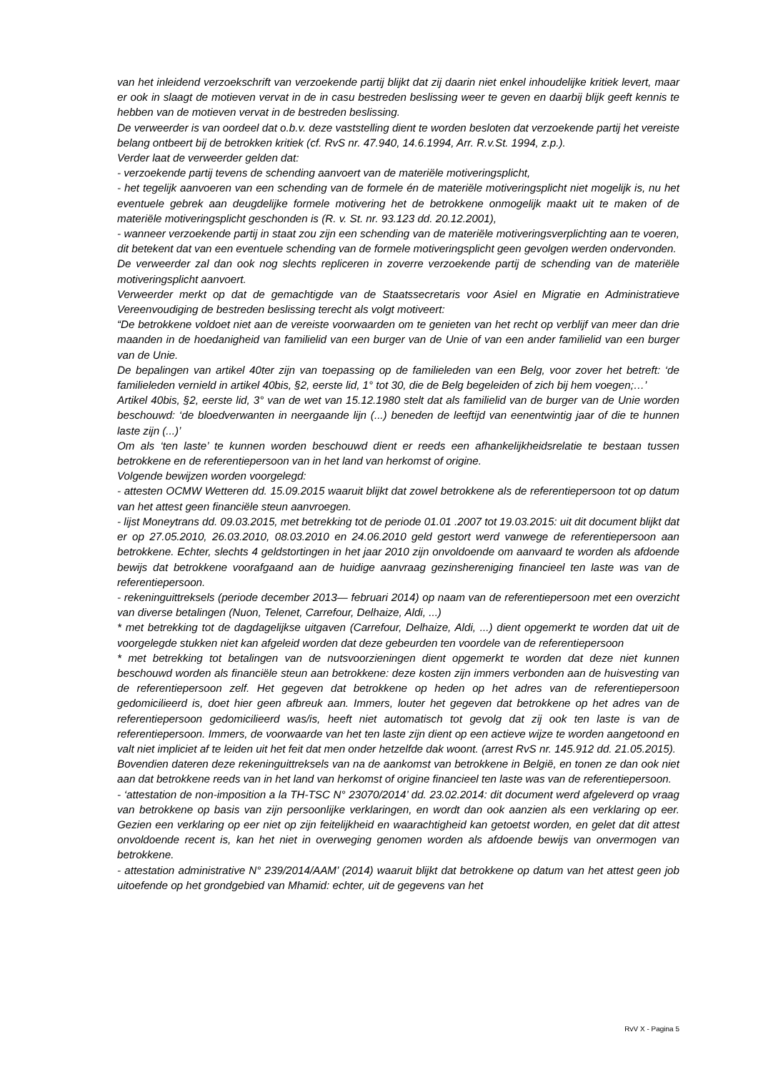van het inleidend verzoekschrift van verzoekende partij blijkt dat zij daarin niet enkel inhoudelijke kritiek levert, maar er ook in slaagt de motieven vervat in de in casu bestreden beslissing weer te geven en daarbij blijk geeft kennis te hebben van de motieven vervat in de bestreden beslissing.
De verweerder is van oordeel dat o.b.v. deze vaststelling dient te worden besloten dat verzoekende partij het vereiste belang ontbeert bij de betrokken kritiek (cf. RvS nr. 47.940, 14.6.1994, Arr. R.v.St. 1994, z.p.).
Verder laat de verweerder gelden dat:
- verzoekende partij tevens de schending aanvoert van de materiële motiveringsplicht,
- het tegelijk aanvoeren van een schending van de formele én de materiële motiveringsplicht niet mogelijk is, nu het eventuele gebrek aan deugdelijke formele motivering het de betrokkene onmogelijk maakt uit te maken of de materiële motiveringsplicht geschonden is (R. v. St. nr. 93.123 dd. 20.12.2001),
- wanneer verzoekende partij in staat zou zijn een schending van de materiële motiveringsverplichting aan te voeren, dit betekent dat van een eventuele schending van de formele motiveringsplicht geen gevolgen werden ondervonden.
De verweerder zal dan ook nog slechts repliceren in zoverre verzoekende partij de schending van de materiële motiveringsplicht aanvoert.
Verweerder merkt op dat de gemachtigde van de Staatssecretaris voor Asiel en Migratie en Administratieve Vereenvoudiging de bestreden beslissing terecht als volgt motiveert:
“De betrokkene voldoet niet aan de vereiste voorwaarden om te genieten van het recht op verblijf van meer dan drie maanden in de hoedanigheid van familielid van een burger van de Unie of van een ander familielid van een burger van de Unie.
De bepalingen van artikel 40ter zijn van toepassing op de familieleden van een Belg, voor zover het betreft: ‘de familieleden vernield in artikel 40bis, §2, eerste lid, 1° tot 30, die de Belg begeleiden of zich bij hem voegen;…’
Artikel 40bis, §2, eerste lid, 3° van de wet van 15.12.1980 stelt dat als familielid van de burger van de Unie worden beschouwd: ‘de bloedverwanten in neergaande lijn (...) beneden de leeftijd van eenentwintig jaar of die te hunnen laste zijn (...)’
Om als ‘ten laste’ te kunnen worden beschouwd dient er reeds een afhankelijkheidsrelatie te bestaan tussen betrokkene en de referentiepersoon van in het land van herkomst of origine.
Volgende bewijzen worden voorgelegd:
- attesten OCMW Wetteren dd. 15.09.2015 waaruit blijkt dat zowel betrokkene als de referentiepersoon tot op datum van het attest geen financiële steun aanvroegen.
- lijst Moneytrans dd. 09.03.2015, met betrekking tot de periode 01.01 .2007 tot 19.03.2015: uit dit document blijkt dat er op 27.05.2010, 26.03.2010, 08.03.2010 en 24.06.2010 geld gestort werd vanwege de referentiepersoon aan betrokkene. Echter, slechts 4 geldstortingen in het jaar 2010 zijn onvoldoende om aanvaard te worden als afdoende bewijs dat betrokkene voorafgaand aan de huidige aanvraag gezinshereniging financieel ten laste was van de referentiepersoon.
- rekeninguittreksels (periode december 2013— februari 2014) op naam van de referentiepersoon met een overzicht van diverse betalingen (Nuon, Telenet, Carrefour, Delhaize, Aldi, ...)
* met betrekking tot de dagdagelijkse uitgaven (Carrefour, Delhaize, Aldi, ...) dient opgemerkt te worden dat uit de voorgelegde stukken niet kan afgeleid worden dat deze gebeurden ten voordele van de referentiepersoon
* met betrekking tot betalingen van de nutsvoorzieningen dient opgemerkt te worden dat deze niet kunnen beschouwd worden als financiële steun aan betrokkene: deze kosten zijn immers verbonden aan de huisvesting van de referentiepersoon zelf. Het gegeven dat betrokkene op heden op het adres van de referentiepersoon gedomicilieerd is, doet hier geen afbreuk aan. Immers, louter het gegeven dat betrokkene op het adres van de referentiepersoon gedomicilieerd was/is, heeft niet automatisch tot gevolg dat zij ook ten laste is van de referentiepersoon. Immers, de voorwaarde van het ten laste zijn dient op een actieve wijze te worden aangetoond en valt niet impliciet af te leiden uit het feit dat men onder hetzelfde dak woont. (arrest RvS nr. 145.912 dd. 21.05.2015).
Bovendien dateren deze rekeninguittreksels van na de aankomst van betrokkene in België, en tonen ze dan ook niet aan dat betrokkene reeds van in het land van herkomst of origine financieel ten laste was van de referentiepersoon.
- ‘attestation de non-imposition a la TH-TSC N° 23070/2014’ dd. 23.02.2014: dit document werd afgeleverd op vraag van betrokkene op basis van zijn persoonlijke verklaringen, en wordt dan ook aanzien als een verklaring op eer. Gezien een verklaring op eer niet op zijn feitelijkheid en waarachtigheid kan getoetst worden, en gelet dat dit attest onvoldoende recent is, kan het niet in overweging genomen worden als afdoende bewijs van onvermogen van betrokkene.
- attestation administrative N° 239/2014/AAM’ (2014) waaruit blijkt dat betrokkene op datum van het attest geen job uitoefende op het grondgebied van Mhamid: echter, uit de gegevens van het
RvV X - Pagina 5